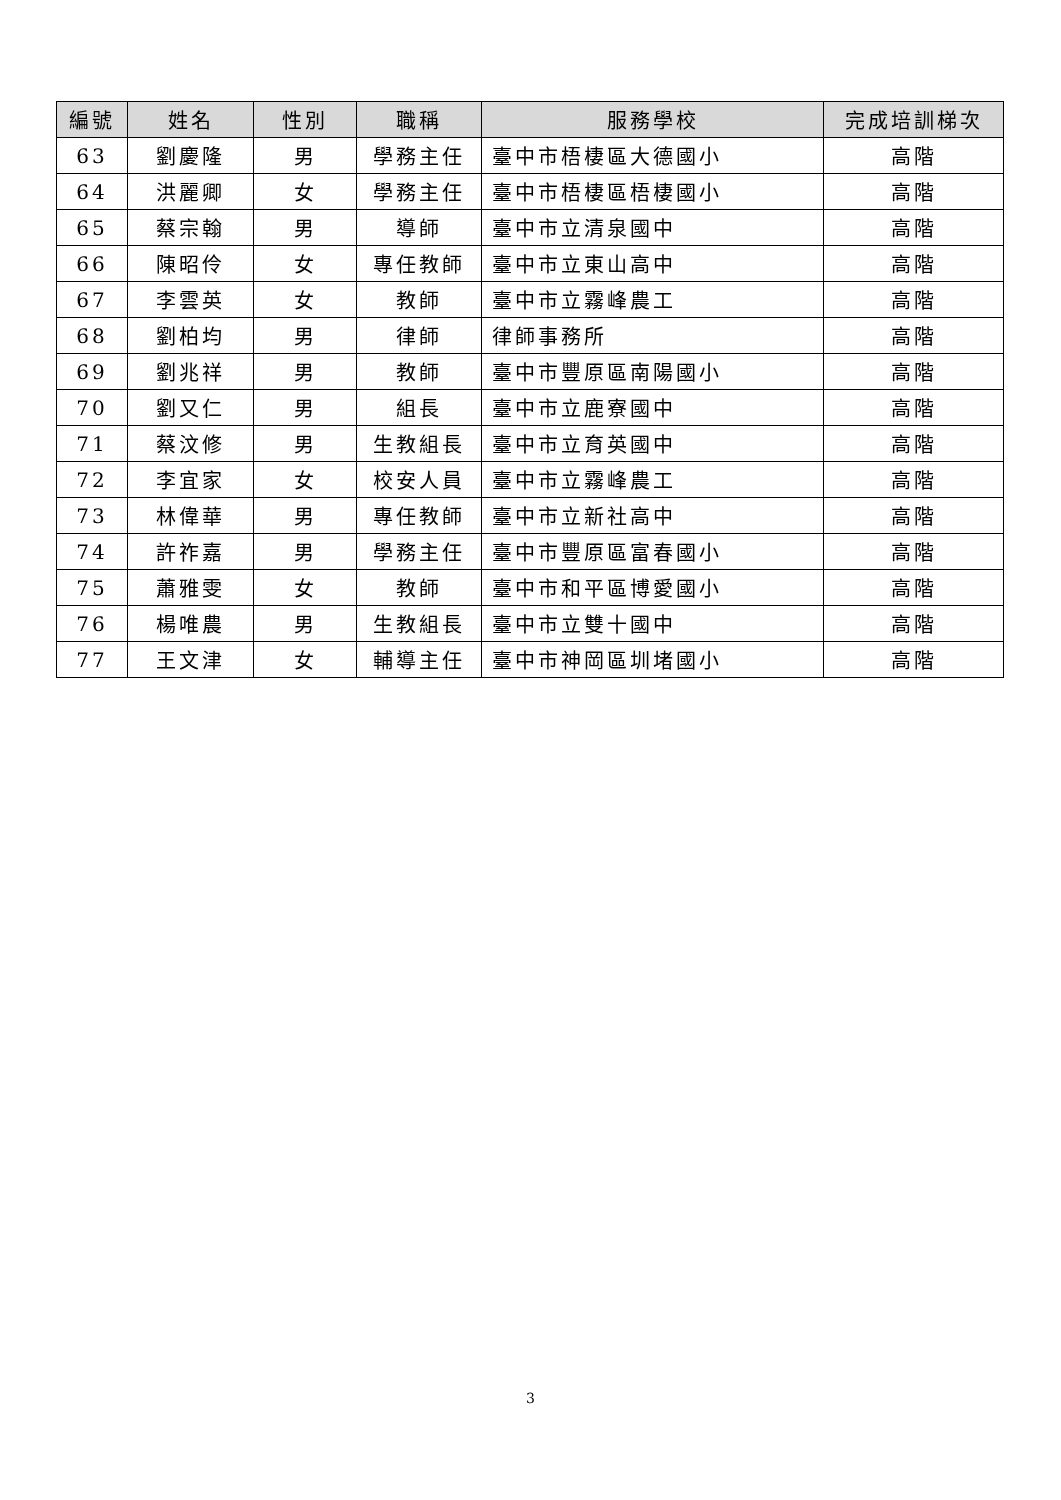| 編號 | 姓名 | 性別 | 職稱 | 服務學校 | 完成培訓梯次 |
| --- | --- | --- | --- | --- | --- |
| 63 | 劉慶隆 | 男 | 學務主任 | 臺中市梧棲區大德國小 | 高階 |
| 64 | 洪麗卿 | 女 | 學務主任 | 臺中市梧棲區梧棲國小 | 高階 |
| 65 | 蔡宗翰 | 男 | 導師 | 臺中市立清泉國中 | 高階 |
| 66 | 陳昭伶 | 女 | 專任教師 | 臺中市立東山高中 | 高階 |
| 67 | 李雲英 | 女 | 教師 | 臺中市立霧峰農工 | 高階 |
| 68 | 劉柏均 | 男 | 律師 | 律師事務所 | 高階 |
| 69 | 劉兆祥 | 男 | 教師 | 臺中市豐原區南陽國小 | 高階 |
| 70 | 劉又仁 | 男 | 組長 | 臺中市立鹿寮國中 | 高階 |
| 71 | 蔡汶修 | 男 | 生教組長 | 臺中市立育英國中 | 高階 |
| 72 | 李宜家 | 女 | 校安人員 | 臺中市立霧峰農工 | 高階 |
| 73 | 林偉華 | 男 | 專任教師 | 臺中市立新社高中 | 高階 |
| 74 | 許祚嘉 | 男 | 學務主任 | 臺中市豐原區富春國小 | 高階 |
| 75 | 蕭雅雯 | 女 | 教師 | 臺中市和平區博愛國小 | 高階 |
| 76 | 楊唯農 | 男 | 生教組長 | 臺中市立雙十國中 | 高階 |
| 77 | 王文津 | 女 | 輔導主任 | 臺中市神岡區圳堵國小 | 高階 |
3